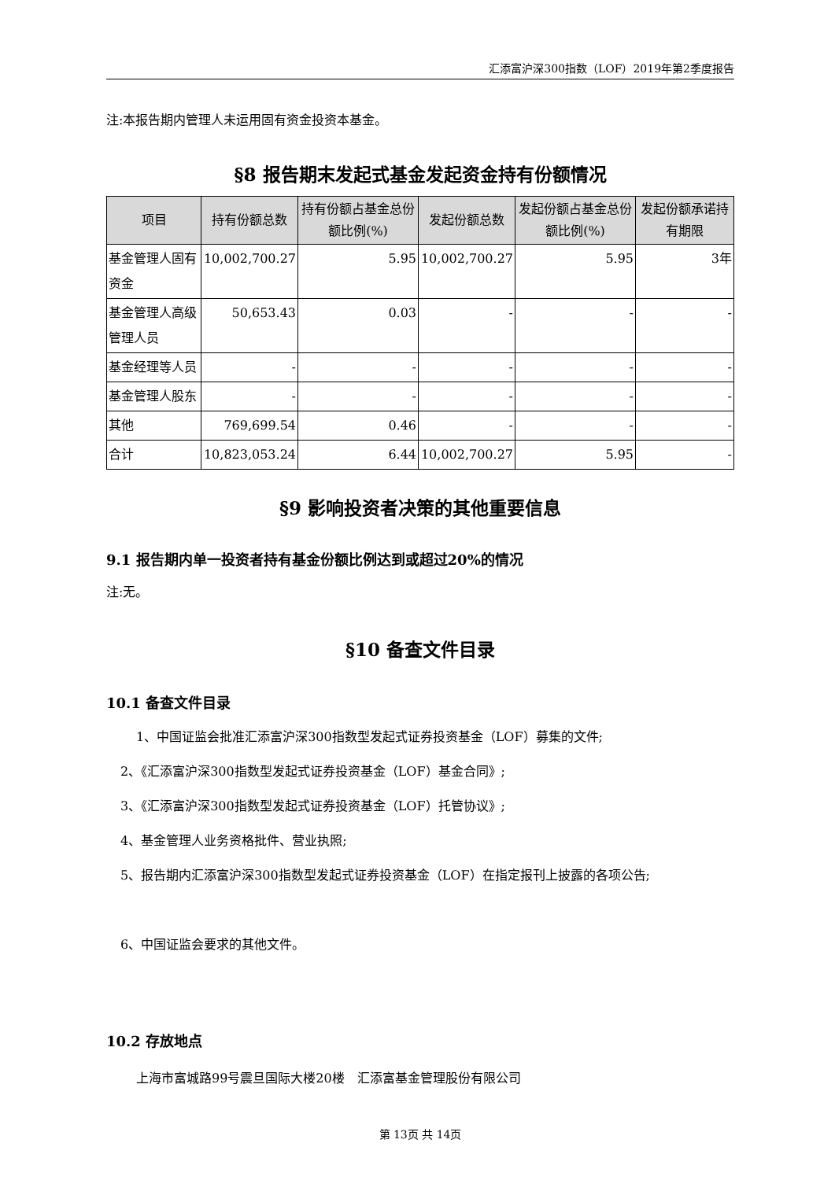汇添富沪深300指数（LOF）2019年第2季度报告
注:本报告期内管理人未运用固有资金投资本基金。
§8 报告期末发起式基金发起资金持有份额情况
| 项目 | 持有份额总数 | 持有份额占基金总份额比例(%) | 发起份额总数 | 发起份额占基金总份额比例(%) | 发起份额承诺持有期限 |
| --- | --- | --- | --- | --- | --- |
| 基金管理人固有资金 | 10,002,700.27 | 5.95 | 10,002,700.27 | 5.95 | 3年 |
| 基金管理人高级管理人员 | 50,653.43 | 0.03 | - | - | - |
| 基金经理等人员 | - | - | - | - | - |
| 基金管理人股东 | - | - | - | - | - |
| 其他 | 769,699.54 | 0.46 | - | - | - |
| 合计 | 10,823,053.24 | 6.44 | 10,002,700.27 | 5.95 | - |
§9 影响投资者决策的其他重要信息
9.1 报告期内单一投资者持有基金份额比例达到或超过20%的情况
注:无。
§10 备查文件目录
10.1 备查文件目录
1、中国证监会批准汇添富沪深300指数型发起式证券投资基金（LOF）募集的文件;
2、《汇添富沪深300指数型发起式证券投资基金（LOF）基金合同》;
3、《汇添富沪深300指数型发起式证券投资基金（LOF）托管协议》;
4、基金管理人业务资格批件、营业执照;
5、报告期内汇添富沪深300指数型发起式证券投资基金（LOF）在指定报刊上披露的各项公告;
6、中国证监会要求的其他文件。
10.2 存放地点
上海市富城路99号震旦国际大楼20楼　汇添富基金管理股份有限公司
第 13页 共 14页